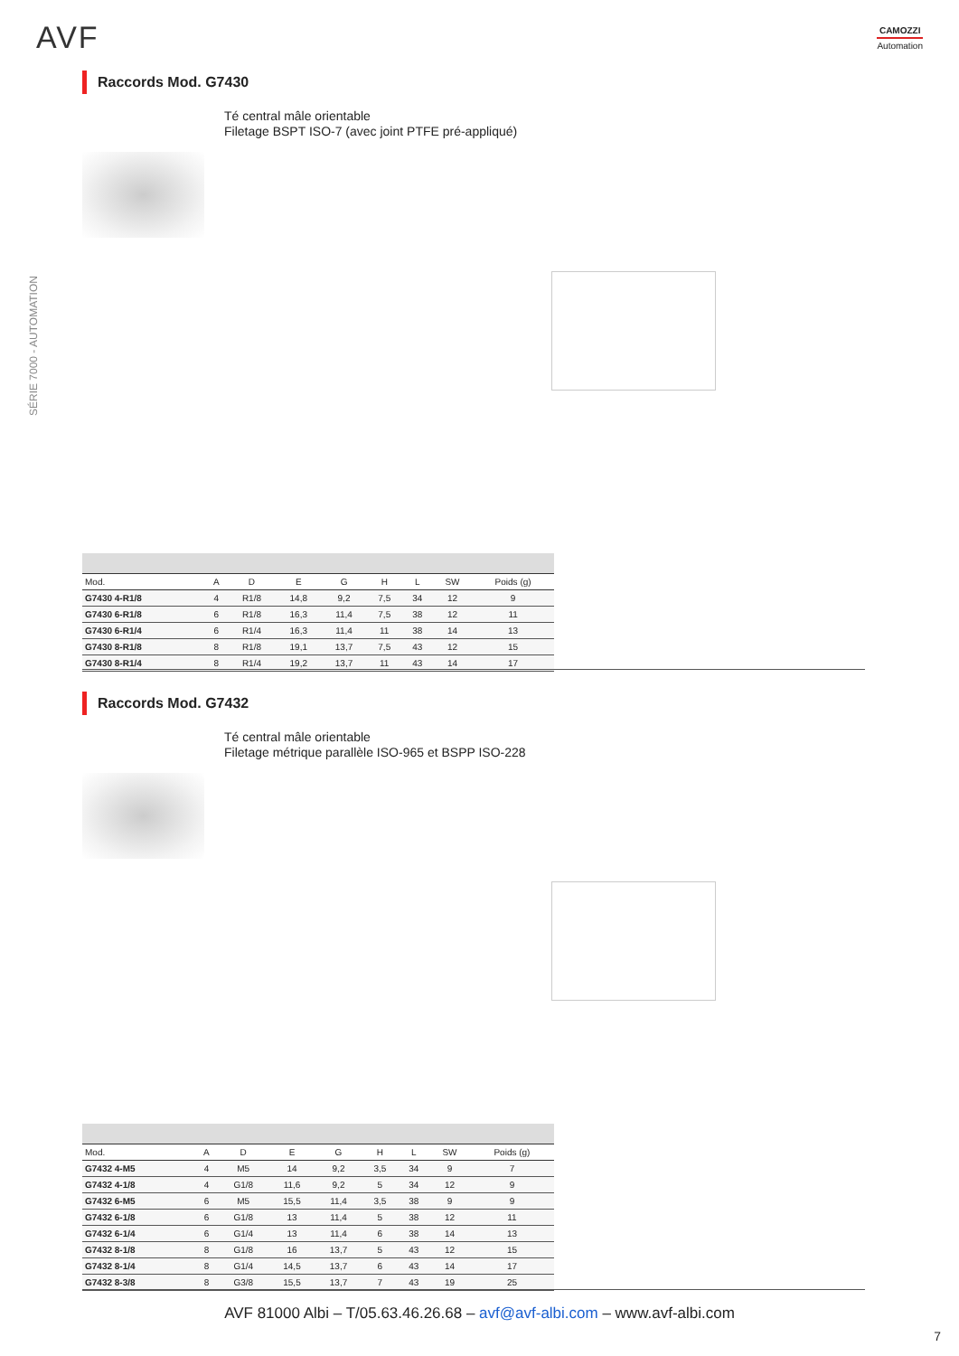AVF CAMOZZI
Automation
SÉRIE 7000 - AUTOMATION
Raccords Mod. G7430
Té central mâle orientable
Filetage BSPT ISO-7 (avec joint PTFE pré-appliqué)
| Mod. | A | D | E | G | H | L | SW | Poids (g) |
| --- | --- | --- | --- | --- | --- | --- | --- | --- |
| G7430 4-R1/8 | 4 | R1/8 | 14,8 | 9,2 | 7,5 | 34 | 12 | 9 |
| G7430 6-R1/8 | 6 | R1/8 | 16,3 | 11,4 | 7,5 | 38 | 12 | 11 |
| G7430 6-R1/4 | 6 | R1/4 | 16,3 | 11,4 | 11 | 38 | 14 | 13 |
| G7430 8-R1/8 | 8 | R1/8 | 19,1 | 13,7 | 7,5 | 43 | 12 | 15 |
| G7430 8-R1/4 | 8 | R1/4 | 19,2 | 13,7 | 11 | 43 | 14 | 17 |
Raccords Mod. G7432
Té central mâle orientable
Filetage métrique parallèle ISO-965 et BSPP ISO-228
| Mod. | A | D | E | G | H | L | SW | Poids (g) |
| --- | --- | --- | --- | --- | --- | --- | --- | --- |
| G7432 4-M5 | 4 | M5 | 14 | 9,2 | 3,5 | 34 | 9 | 7 |
| G7432 4-1/8 | 4 | G1/8 | 11,6 | 9,2 | 5 | 34 | 12 | 9 |
| G7432 6-M5 | 6 | M5 | 15,5 | 11,4 | 3,5 | 38 | 9 | 9 |
| G7432 6-1/8 | 6 | G1/8 | 13 | 11,4 | 5 | 38 | 12 | 11 |
| G7432 6-1/4 | 6 | G1/4 | 13 | 11,4 | 6 | 38 | 14 | 13 |
| G7432 8-1/8 | 8 | G1/8 | 16 | 13,7 | 5 | 43 | 12 | 15 |
| G7432 8-1/4 | 8 | G1/4 | 14,5 | 13,7 | 6 | 43 | 14 | 17 |
| G7432 8-3/8 | 8 | G3/8 | 15,5 | 13,7 | 7 | 43 | 19 | 25 |
AVF 81000 Albi – T/05.63.46.26.68 – avf@avf-albi.com – www.avf-albi.com
7